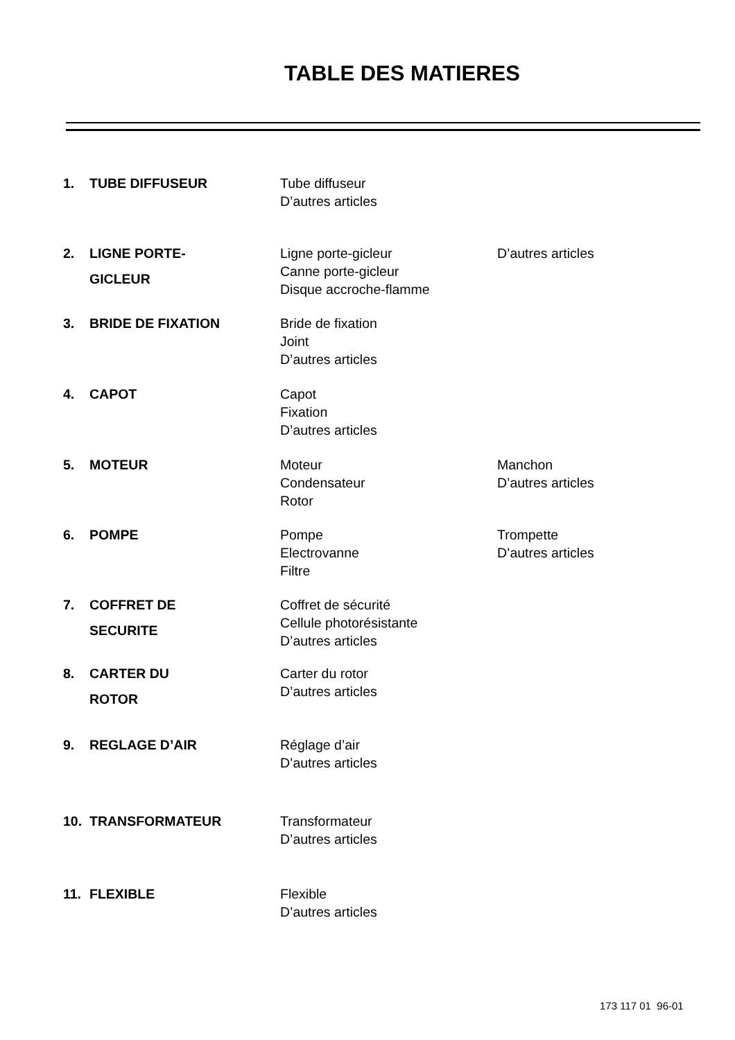TABLE DES MATIERES
1.
TUBE DIFFUSEUR
Tube diffuseur
D’autres articles
2.
LIGNE PORTE-
GICLEUR
Ligne porte-gicleur
Canne porte-gicleur
Disque accroche-flamme
D’autres articles
3.
BRIDE DE FIXATION
Bride de fixation
Joint
D’autres articles
4.
CAPOT
Capot
Fixation
D’autres articles
5.
MOTEUR
Moteur
Condensateur
Rotor
Manchon
D’autres articles
6.
POMPE
Pompe
Electrovanne
Filtre
Trompette
D’autres articles
7.
COFFRET DE
SECURITE
Coffret de sécurité
Cellule photorésistante
D’autres articles
8.
CARTER DU
ROTOR
Carter du rotor
D’autres articles
9.
REGLAGE D’AIR
Réglage d’air
D’autres articles
10.
TRANSFORMATEUR
Transformateur
D’autres articles
11.
FLEXIBLE
Flexible
D’autres articles
173 117 01 96-01